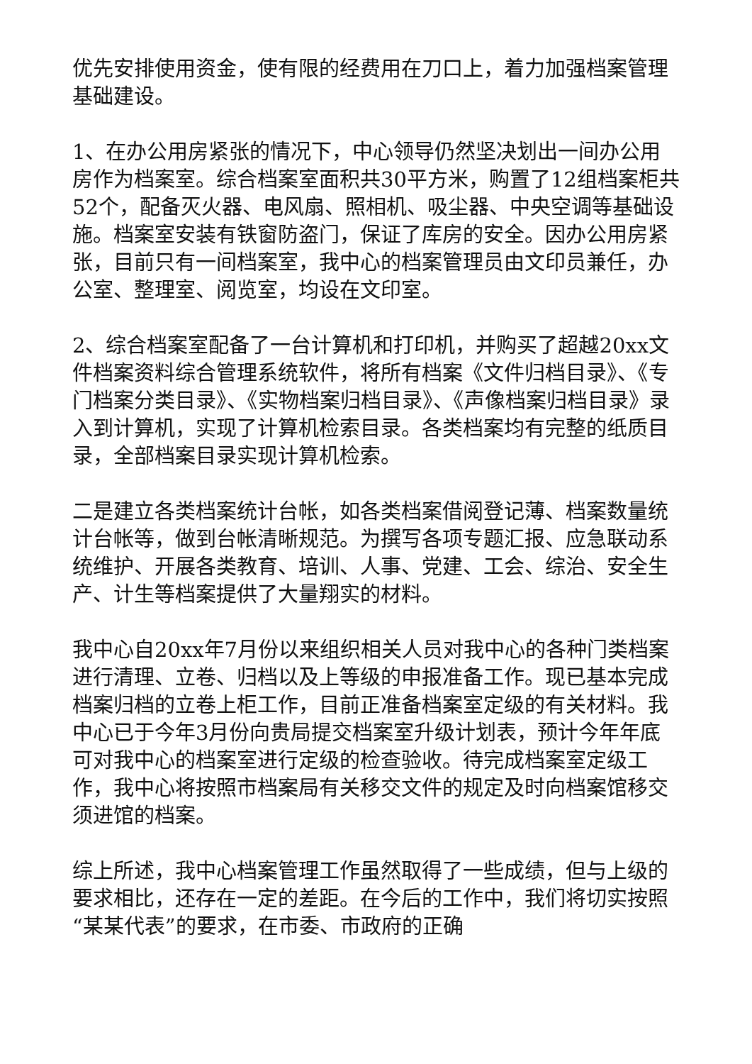优先安排使用资金，使有限的经费用在刀口上，着力加强档案管理基础建设。
1、在办公用房紧张的情况下，中心领导仍然坚决划出一间办公用房作为档案室。综合档案室面积共30平方米，购置了12组档案柜共52个，配备灭火器、电风扇、照相机、吸尘器、中央空调等基础设施。档案室安装有铁窗防盗门，保证了库房的安全。因办公用房紧张，目前只有一间档案室，我中心的档案管理员由文印员兼任，办公室、整理室、阅览室，均设在文印室。
2、综合档案室配备了一台计算机和打印机，并购买了超越20xx文件档案资料综合管理系统软件，将所有档案《文件归档目录》、《专门档案分类目录》、《实物档案归档目录》、《声像档案归档目录》录入到计算机，实现了计算机检索目录。各类档案均有完整的纸质目录，全部档案目录实现计算机检索。
二是建立各类档案统计台帐，如各类档案借阅登记薄、档案数量统计台帐等，做到台帐清晰规范。为撰写各项专题汇报、应急联动系统维护、开展各类教育、培训、人事、党建、工会、综治、安全生产、计生等档案提供了大量翔实的材料。
我中心自20xx年7月份以来组织相关人员对我中心的各种门类档案进行清理、立卷、归档以及上等级的申报准备工作。现已基本完成档案归档的立卷上柜工作，目前正准备档案室定级的有关材料。我中心已于今年3月份向贵局提交档案室升级计划表，预计今年年底可对我中心的档案室进行定级的检查验收。待完成档案室定级工作，我中心将按照市档案局有关移交文件的规定及时向档案馆移交须进馆的档案。
综上所述，我中心档案管理工作虽然取得了一些成绩，但与上级的要求相比，还存在一定的差距。在今后的工作中，我们将切实按照“某某代表”的要求，在市委、市政府的正确